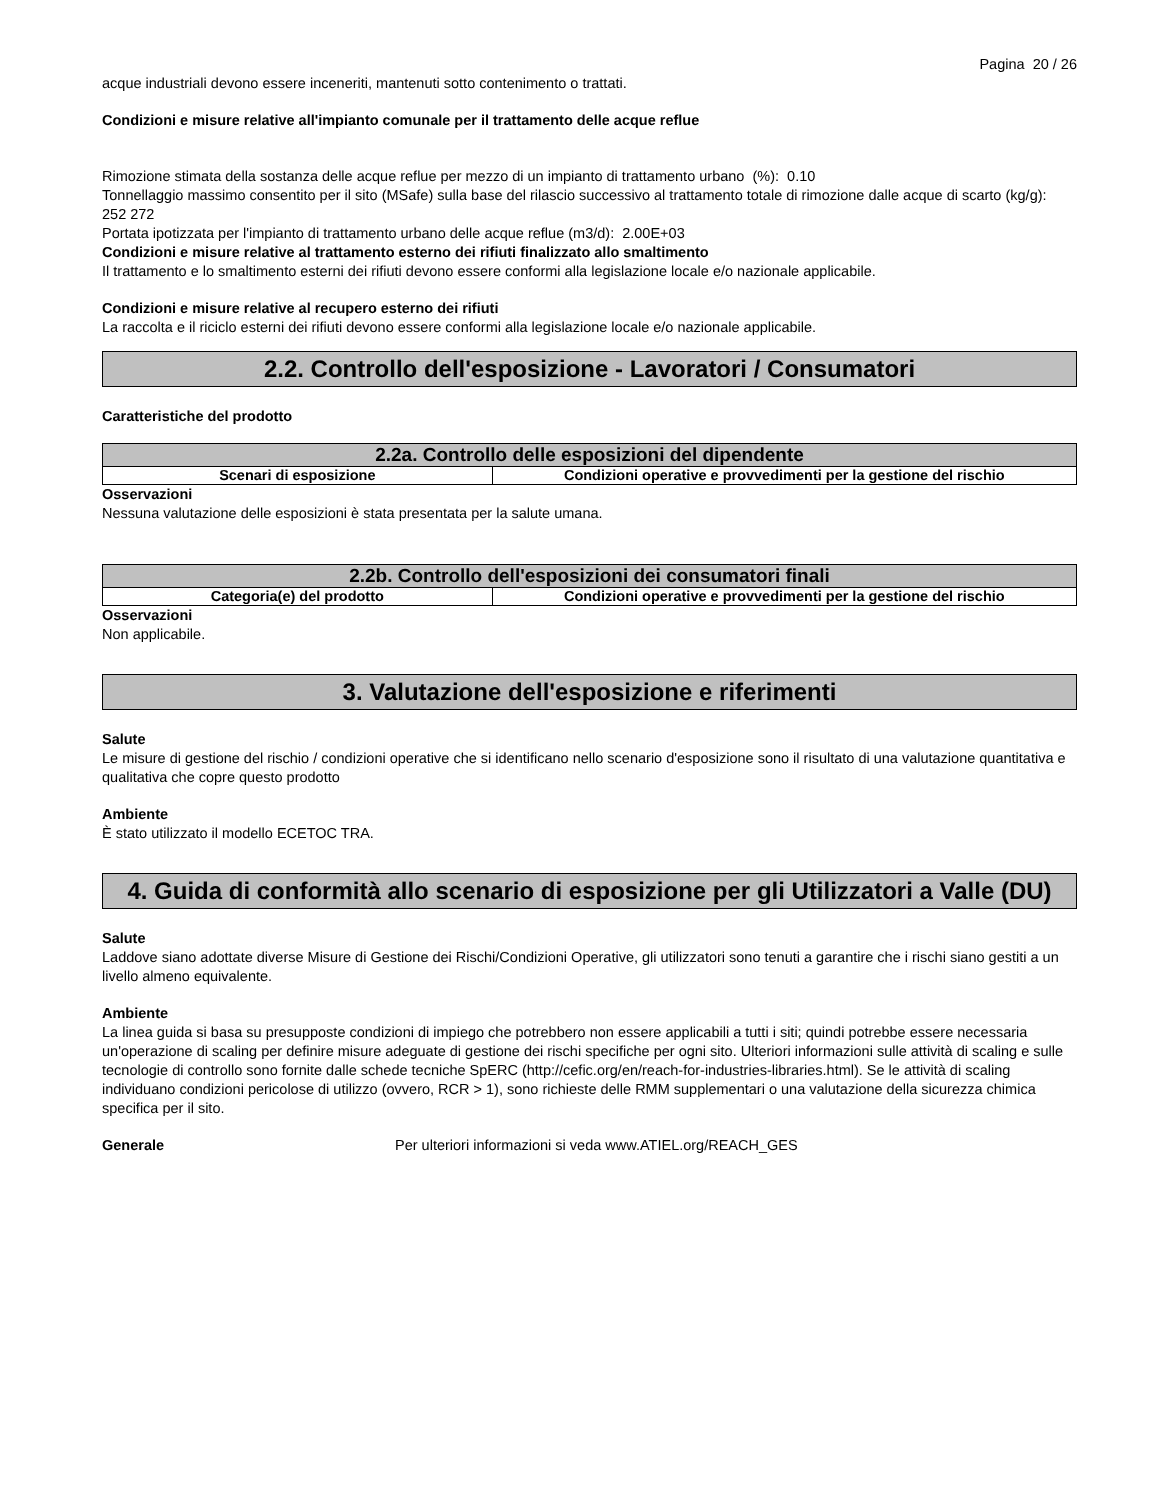Pagina 20 / 26
acque industriali devono essere inceneriti, mantenuti sotto contenimento o trattati.
Condizioni e misure relative all'impianto comunale per il trattamento delle acque reflue
Rimozione stimata della sostanza delle acque reflue per mezzo di un impianto di trattamento urbano (%): 0.10
Tonnellaggio massimo consentito per il sito (MSafe) sulla base del rilascio successivo al trattamento totale di rimozione dalle acque di scarto (kg/g): 252 272
Portata ipotizzata per l'impianto di trattamento urbano delle acque reflue (m3/d): 2.00E+03
Condizioni e misure relative al trattamento esterno dei rifiuti finalizzato allo smaltimento
Il trattamento e lo smaltimento esterni dei rifiuti devono essere conformi alla legislazione locale e/o nazionale applicabile.
Condizioni e misure relative al recupero esterno dei rifiuti
La raccolta e il riciclo esterni dei rifiuti devono essere conformi alla legislazione locale e/o nazionale applicabile.
2.2. Controllo dell'esposizione - Lavoratori / Consumatori
Caratteristiche del prodotto
| 2.2a. Controllo delle esposizioni del dipendente | |
| Scenari di esposizione | Condizioni operative e provvedimenti per la gestione del rischio |
Osservazioni
Nessuna valutazione delle esposizioni è stata presentata per la salute umana.
| 2.2b. Controllo dell'esposizioni dei consumatori finali | |
| Categoria(e) del prodotto | Condizioni operative e provvedimenti per la gestione del rischio |
Osservazioni
Non applicabile.
3. Valutazione dell'esposizione e riferimenti
Salute
Le misure di gestione del rischio / condizioni operative che si identificano nello scenario d'esposizione sono il risultato di una valutazione quantitativa e qualitativa che copre questo prodotto
Ambiente
È stato utilizzato il modello ECETOC TRA.
4. Guida di conformità allo scenario di esposizione per gli Utilizzatori a Valle (DU)
Salute
Laddove siano adottate diverse Misure di Gestione dei Rischi/Condizioni Operative, gli utilizzatori sono tenuti a garantire che i rischi siano gestiti a un livello almeno equivalente.
Ambiente
La linea guida si basa su presupposte condizioni di impiego che potrebbero non essere applicabili a tutti i siti; quindi potrebbe essere necessaria un'operazione di scaling per definire misure adeguate di gestione dei rischi specifiche per ogni sito. Ulteriori informazioni sulle attività di scaling e sulle tecnologie di controllo sono fornite dalle schede tecniche SpERC (http://cefic.org/en/reach-for-industries-libraries.html). Se le attività di scaling individuano condizioni pericolose di utilizzo (ovvero, RCR > 1), sono richieste delle RMM supplementari o una valutazione della sicurezza chimica specifica per il sito.
Generale Per ulteriori informazioni si veda www.ATIEL.org/REACH_GES